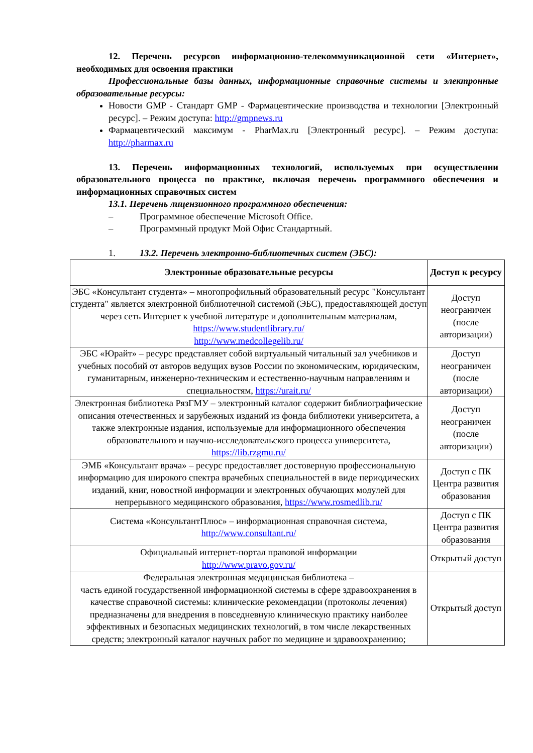12. Перечень ресурсов информационно-телекоммуникационной сети «Интернет», необходимых для освоения практики
Профессиональные базы данных, информационные справочные системы и электронные образовательные ресурсы:
Новости GMP - Стандарт GMP - Фармацевтические производства и технологии [Электронный ресурс]. – Режим доступа: http://gmpnews.ru
Фармацевтический максимум - PharMax.ru [Электронный ресурс]. – Режим доступа: http://pharmax.ru
13. Перечень информационных технологий, используемых при осуществлении образовательного процесса по практике, включая перечень программного обеспечения и информационных справочных систем
13.1. Перечень лицензионного программного обеспечения:
– Программное обеспечение Microsoft Office.
– Программный продукт Мой Офис Стандартный.
1. 13.2. Перечень электронно-библиотечных систем (ЭБС):
| Электронные образовательные ресурсы | Доступ к ресурсу |
| --- | --- |
| ЭБС «Консультант студента» – многопрофильный образовательный ресурс "Консультант студента" является электронной библиотечной системой (ЭБС), предоставляющей доступ через сеть Интернет к учебной литературе и дополнительным материалам, https://www.studentlibrary.ru/ http://www.medcollegelib.ru/ | Доступ неограничен (после авторизации) |
| ЭБС «Юрайт» – ресурс представляет собой виртуальный читальный зал учебников и учебных пособий от авторов ведущих вузов России по экономическим, юридическим, гуманитарным, инженерно-техническим и естественно-научным направлениям и специальностям, https://urait.ru/ | Доступ неограничен (после авторизации) |
| Электронная библиотека РязГМУ – электронный каталог содержит библиографические описания отечественных и зарубежных изданий из фонда библиотеки университета, а также электронные издания, используемые для информационного обеспечения образовательного и научно-исследовательского процесса университета, https://lib.rzgmu.ru/ | Доступ неограничен (после авторизации) |
| ЭМБ «Консультант врача» – ресурс предоставляет достоверную профессиональную информацию для широкого спектра врачебных специальностей в виде периодических изданий, книг, новостной информации и электронных обучающих модулей для непрерывного медицинского образования, https://www.rosmedlib.ru/ | Доступ с ПК Центра развития образования |
| Система «КонсультантПлюс» – информационная справочная система, http://www.consultant.ru/ | Доступ с ПК Центра развития образования |
| Официальный интернет-портал правовой информации http://www.pravo.gov.ru/ | Открытый доступ |
| Федеральная электронная медицинская библиотека – часть единой государственной информационной системы в сфере здравоохранения в качестве справочной системы: клинические рекомендации (протоколы лечения) предназначены для внедрения в повседневную клиническую практику наиболее эффективных и безопасных медицинских технологий, в том числе лекарственных средств; электронный каталог научных работ по медицине и здравоохранению; | Открытый доступ |